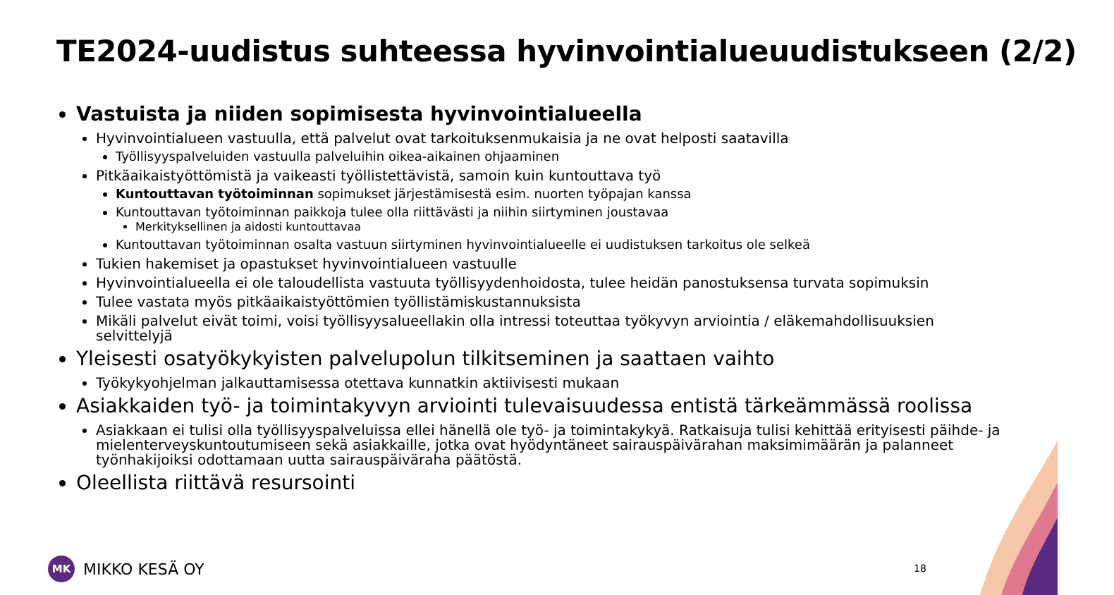TE2024-uudistus suhteessa hyvinvointialueuudistukseen (2/2)
Vastuista ja niiden sopimisesta hyvinvointialueella
Hyvinvointialueen vastuulla, että palvelut ovat tarkoituksenmukaisia ja ne ovat helposti saatavilla
Työllisyyspalveluiden vastuulla palveluihin oikea-aikainen ohjaaminen
Pitkäaikaistyöttömistä ja vaikeasti työllistettävistä, samoin kuin kuntouttava työ
Kuntouttavan työtoiminnan sopimukset järjestämisestä esim. nuorten työpajan kanssa
Kuntouttavan työtoiminnan paikkoja tulee olla riittävästi ja niihin siirtyminen joustavaa
Merkityksellinen ja aidosti kuntouttavaa
Kuntouttavan työtoiminnan osalta vastuun siirtyminen hyvinvointialueelle ei uudistuksen tarkoitus ole selkeä
Tukien hakemiset ja opastukset hyvinvointialueen vastuulle
Hyvinvointialueella ei ole taloudellista vastuuta työllisyydenhoidosta, tulee heidän panostuksensa turvata sopimuksin
Tulee vastata myös pitkäaikaistyöttömien työllistämiskustannuksista
Mikäli palvelut eivät toimi, voisi työllisyysalueellakin olla intressi toteuttaa työkyvyn arviointia / eläkemahdollisuuksien selvittelyjä
Yleisesti osatyökykyisten palvelupolun tilkitseminen ja saattaen vaihto
Työkykyohjelman jalkauttamisessa otettava kunnatkin aktiivisesti mukaan
Asiakkaiden työ- ja toimintakyvyn arviointi tulevaisuudessa entistä tärkeämmässä roolissa
Asiakkaan ei tulisi olla työllisyyspalveluissa ellei hänellä ole työ- ja toimintakykyä. Ratkaisuja tulisi kehittää erityisesti päihde- ja mielenterveyskuntoutumiseen sekä asiakkaille, jotka ovat hyödyntäneet sairauspäivärahan maksimimäärän ja palanneet työnhakijoiksi odottamaan uutta sairauspäiväraha päätöstä.
Oleellista riittävä resursointi
MK
MIKKO KESÄ OY
18